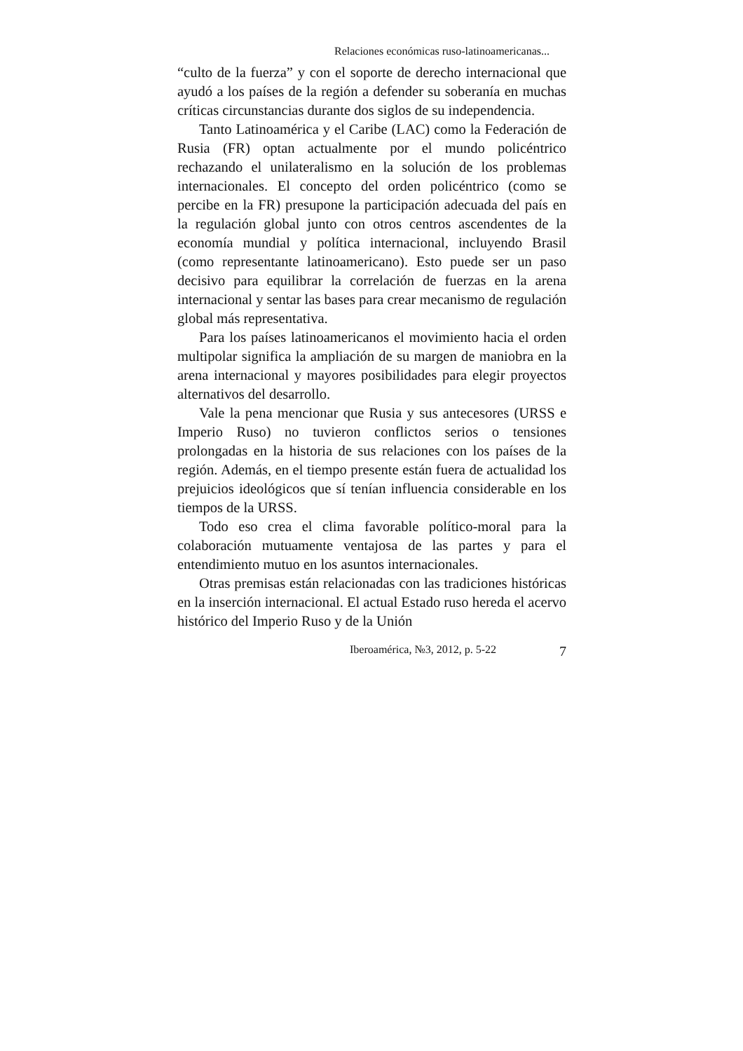Relaciones económicas ruso-latinoamericanas...
“culto de la fuerza” y con el soporte de derecho internacional que ayudó a los países de la región a defender su soberanía en muchas críticas circunstancias durante dos siglos de su independencia.
Tanto Latinoamérica y el Caribe (LAC) como la Federación de Rusia (FR) optan actualmente por el mundo policéntrico rechazando el unilateralismo en la solución de los problemas internacionales. El concepto del orden policéntrico (como se percibe en la FR) presupone la participación adecuada del país en la regulación global junto con otros centros ascendentes de la economía mundial y política internacional, incluyendo Brasil (como representante latinoamericano). Esto puede ser un paso decisivo para equilibrar la correlación de fuerzas en la arena internacional y sentar las bases para crear mecanismo de regulación global más representativa.
Para los países latinoamericanos el movimiento hacia el orden multipolar significa la ampliación de su margen de maniobra en la arena internacional y mayores posibilidades para elegir proyectos alternativos del desarrollo.
Vale la pena mencionar que Rusia y sus antecesores (URSS e Imperio Ruso) no tuvieron conflictos serios o tensiones prolongadas en la historia de sus relaciones con los países de la región. Además, en el tiempo presente están fuera de actualidad los prejuicios ideológicos que sí tenían influencia considerable en los tiempos de la URSS.
Todo eso crea el clima favorable político-moral para la colaboración mutuamente ventajosa de las partes y para el entendimiento mutuo en los asuntos internacionales.
Otras premisas están relacionadas con las tradiciones históricas en la inserción internacional. El actual Estado ruso hereda el acervo histórico del Imperio Ruso y de la Unión
Iberoamérica, №3, 2012, p. 5-22 7